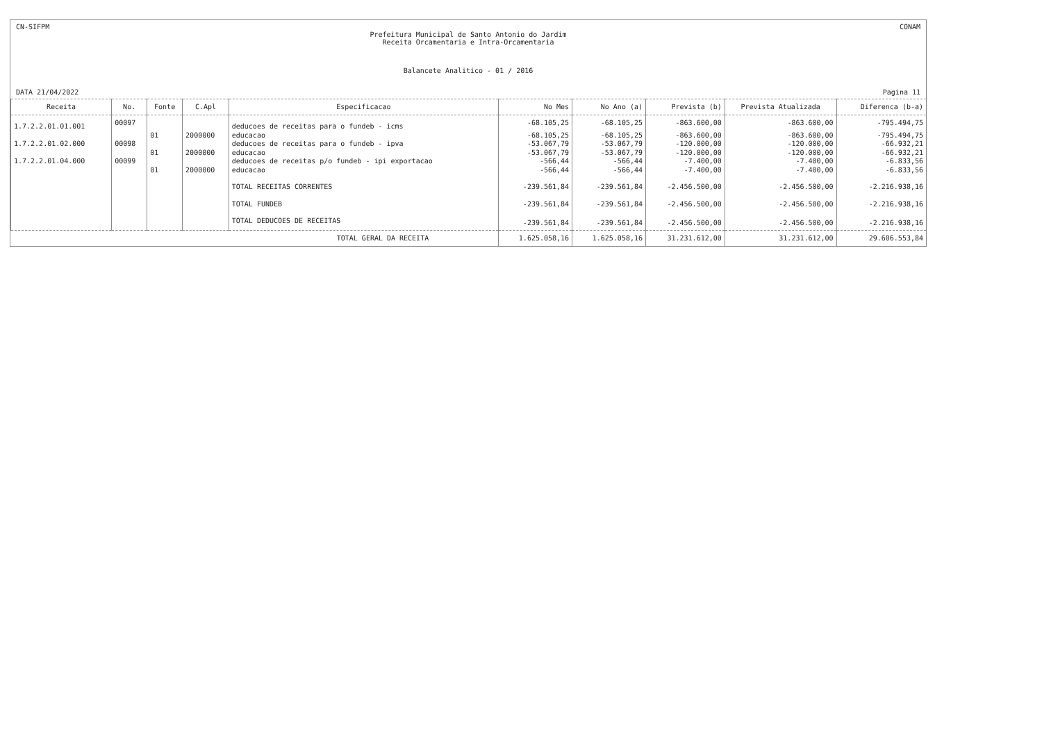CN-SIFPM CONAM
Prefeitura Municipal de Santo Antonio do Jardim
Receita Orcamentaria e Intra-Orcamentaria
Balancete Analitico - 01 / 2016
DATA 21/04/2022 Pagina 11
| Receita | No. | Fonte | C.Apl | Especificacao | No Mes | No Ano (a) | Prevista (b) | Prevista Atualizada | Diferenca (b-a) |
| --- | --- | --- | --- | --- | --- | --- | --- | --- | --- |
| 1.7.2.2.01.01.001 | 00097 | | | deducoes de receitas para o fundeb - icms | -68.105,25 | -68.105,25 | -863.600,00 | -863.600,00 | -795.494,75 |
| | | 01 | 2000000 | educacao | -68.105,25 | -68.105,25 | -863.600,00 | -863.600,00 | -795.494,75 |
| 1.7.2.2.01.02.000 | 00098 | | | deducoes de receitas para o fundeb - ipva | -53.067,79 | -53.067,79 | -120.000,00 | -120.000,00 | -66.932,21 |
| | | 01 | 2000000 | educacao | -53.067,79 | -53.067,79 | -120.000,00 | -120.000,00 | -66.932,21 |
| 1.7.2.2.01.04.000 | 00099 | | | deducoes de receitas p/o fundeb - ipi exportacao | -566,44 | -566,44 | -7.400,00 | -7.400,00 | -6.833,56 |
| | | 01 | 2000000 | educacao | -566,44 | -566,44 | -7.400,00 | -7.400,00 | -6.833,56 |
| | | | | TOTAL RECEITAS CORRENTES | -239.561,84 | -239.561,84 | -2.456.500,00 | -2.456.500,00 | -2.216.938,16 |
| | | | | TOTAL FUNDEB | -239.561,84 | -239.561,84 | -2.456.500,00 | -2.456.500,00 | -2.216.938,16 |
| | | | | TOTAL DEDUCOES DE RECEITAS | -239.561,84 | -239.561,84 | -2.456.500,00 | -2.456.500,00 | -2.216.938,16 |
| TOTAL GERAL DA RECEITA | | | | | 1.625.058,16 | 1.625.058,16 | 31.231.612,00 | 31.231.612,00 | 29.606.553,84 |